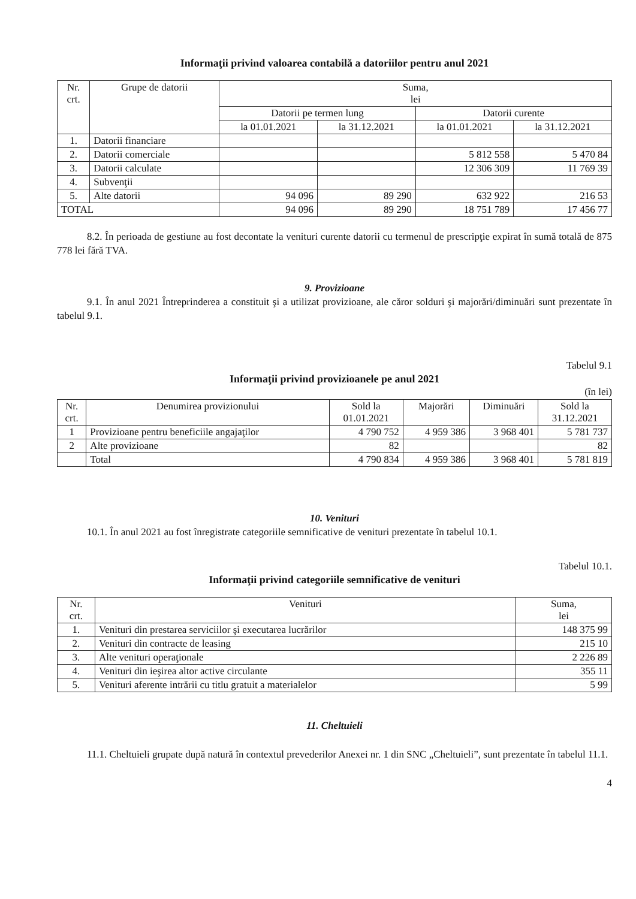Informaţii privind valoarea contabilă a datoriilor pentru anul 2021
| Nr. crt. | Grupe de datorii | Suma, lei | | | |
| --- | --- | --- | --- | --- | --- |
| | | Datorii pe termen lung | | Datorii curente | |
| | | la 01.01.2021 | la 31.12.2021 | la 01.01.2021 | la 31.12.2021 |
| 1. | Datorii financiare | | | | |
| 2. | Datorii comerciale | | | 5 812 558 | 5 470 84 |
| 3. | Datorii calculate | | | 12 306 309 | 11 769 39 |
| 4. | Subvenţii | | | | |
| 5. | Alte datorii | 94 096 | 89 290 | 632 922 | 216 53 |
| TOTAL | | 94 096 | 89 290 | 18 751 789 | 17 456 77 |
8.2. În perioada de gestiune au fost decontate la venituri curente datorii cu termenul de prescripţie expirat în sumă totală de 875 778 lei fără TVA.
9. Provizioane
9.1. În anul 2021 Întreprinderea a constituit şi a utilizat provizioane, ale căror solduri şi majorări/diminuări sunt prezentate în tabelul 9.1.
Tabelul 9.1
Informaţii privind provizioanele pe anul 2021
(în lei)
| Nr. crt. | Denumirea provizionului | Sold la 01.01.2021 | Majorări | Diminuări | Sold la 31.12.2021 |
| 1 | Provizioane pentru beneficiile angajaţilor | 4 790 752 | 4 959 386 | 3 968 401 | 5 781 737 |
| 2 | Alte provizioane | 82 | | | 82 |
| | Total | 4 790 834 | 4 959 386 | 3 968 401 | 5 781 819 |
10. Venituri
10.1. În anul 2021 au fost înregistrate categoriile semnificative de venituri prezentate în tabelul 10.1.
Tabelul 10.1.
Informaţii privind categoriile semnificative de venituri
| Nr. crt. | Venituri | Suma, lei |
| 1. | Venituri din prestarea serviciilor şi executarea lucrărilor | 148 375 99 |
| 2. | Venituri din contracte de leasing | 215 10 |
| 3. | Alte venituri operaţionale | 2 226 89 |
| 4. | Venituri din ieşirea altor active circulante | 355 11 |
| 5. | Venituri aferente intrării cu titlu gratuit a materialelor | 5 99 |
11. Cheltuieli
11.1. Cheltuieli grupate după natură în contextul prevederilor Anexei nr. 1 din SNC „Cheltuieli”, sunt prezentate în tabelul 11.1.
4